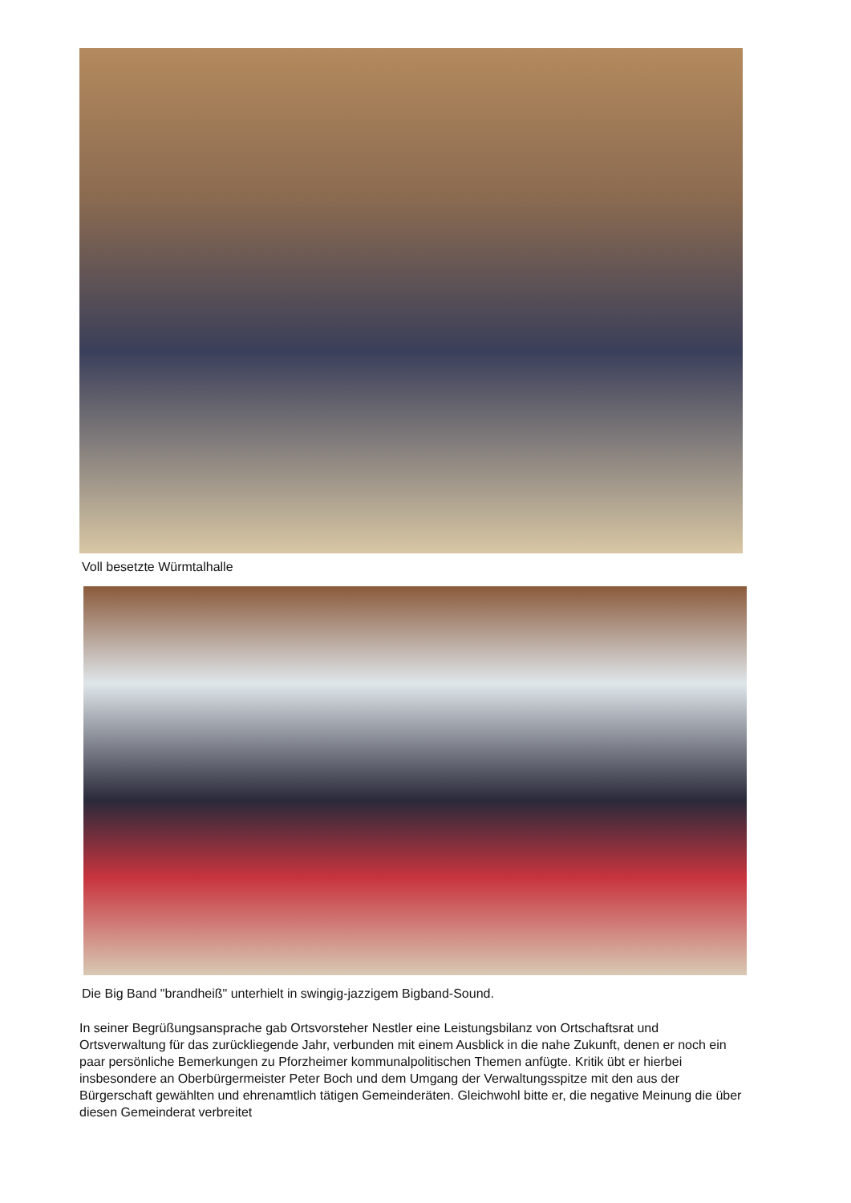Voll besetzte Würmtalhalle
Die Big Band "brandheiß" unterhielt in swingig-jazzigem Bigband-Sound.
In seiner Begrüßungsansprache gab Ortsvorsteher Nestler eine Leistungsbilanz von Ortschaftsrat und Ortsverwaltung für das zurückliegende Jahr, verbunden mit einem Ausblick in die nahe Zukunft, denen er noch ein paar persönliche Bemerkungen zu Pforzheimer kommunalpolitischen Themen anfügte. Kritik übt er hierbei insbesondere an Oberbürgermeister Peter Boch und dem Umgang der Verwaltungsspitze mit den aus der Bürgerschaft gewählten und ehrenamtlich tätigen Gemeinderäten. Gleichwohl bitte er, die negative Meinung die über diesen Gemeinderat verbreitet